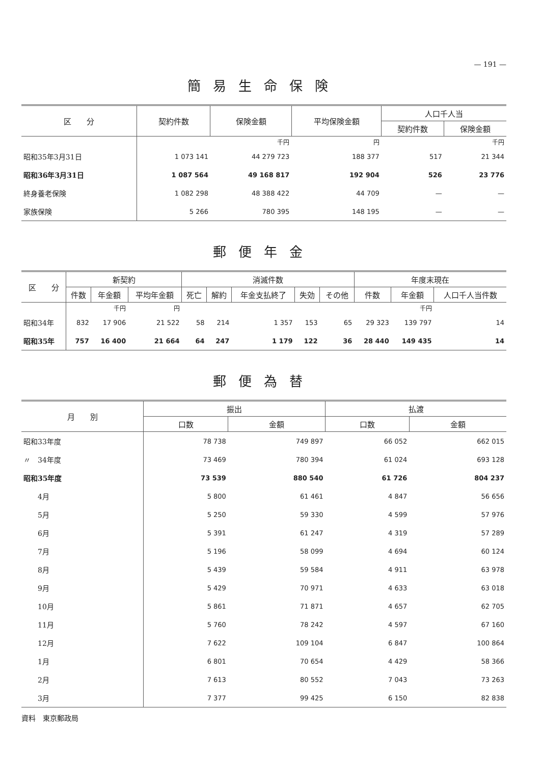— 191 —
簡易生命保険
| 区 分 | 契約件数 | 保険金額 | 平均保険金額 | 人口千人当 | |
| --- | --- | --- | --- | --- | --- |
| | | | | 契約件数 | 保険金額 |
| | | 千円 | 円 | | 千円 |
| 昭和35年3月31日 | 1 073 141 | 44 279 723 | 188 377 | 517 | 21 344 |
| 昭和36年3月31日 | 1 087 564 | 49 168 817 | 192 904 | 526 | 23 776 |
| 終身養老保険 | 1 082 298 | 48 388 422 | 44 709 | — | — |
| 家族保険 | 5 266 | 780 395 | 148 195 | — | — |
郵便年金
| 区 分 | 新契約 | | | 消滅件数 | | | | | 年度末現在 | | |
| --- | --- | --- | --- | --- | --- | --- | --- | --- | --- | --- | --- |
| | 件数 | 年金額 | 平均年金額 | 死亡 | 解約 | 年金支払終了 | 失効 | その他 | 件数 | 年金額 | 人口千人当件数 |
| | | 千円 | 円 | | | | | | | 千円 | |
| 昭和34年 | 832 | 17 906 | 21 522 | 58 | 214 | 1 357 | 153 | 65 | 29 323 | 139 797 | 14 |
| 昭和35年 | 757 | 16 400 | 21 664 | 64 | 247 | 1 179 | 122 | 36 | 28 440 | 149 435 | 14 |
郵便為替
| 月 別 | 振出 | | 払渡 | |
| --- | --- | --- | --- | --- |
| | 口数 | 金額 | 口数 | 金額 |
| 昭和33年度 | 78 738 | 749 897 | 66 052 | 662 015 |
| 〃 34年度 | 73 469 | 780 394 | 61 024 | 693 128 |
| 昭和35年度 | 73 539 | 880 540 | 61 726 | 804 237 |
| 4月 | 5 800 | 61 461 | 4 847 | 56 656 |
| 5月 | 5 250 | 59 330 | 4 599 | 57 976 |
| 6月 | 5 391 | 61 247 | 4 319 | 57 289 |
| 7月 | 5 196 | 58 099 | 4 694 | 60 124 |
| 8月 | 5 439 | 59 584 | 4 911 | 63 978 |
| 9月 | 5 429 | 70 971 | 4 633 | 63 018 |
| 10月 | 5 861 | 71 871 | 4 657 | 62 705 |
| 11月 | 5 760 | 78 242 | 4 597 | 67 160 |
| 12月 | 7 622 | 109 104 | 6 847 | 100 864 |
| 1月 | 6 801 | 70 654 | 4 429 | 58 366 |
| 2月 | 7 613 | 80 552 | 7 043 | 73 263 |
| 3月 | 7 377 | 99 425 | 6 150 | 82 838 |
資料　東京郵政局